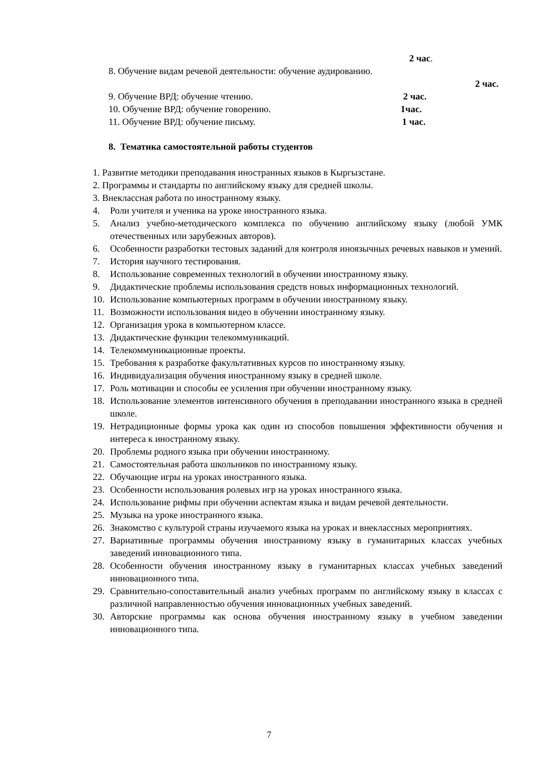2 час.
8. Обучение видам речевой деятельности: обучение аудированию.
2 час.
9. Обучение ВРД: обучение чтению. 2 час.
10. Обучение ВРД: обучение говорению. 1час.
11. Обучение ВРД: обучение письму. 1 час.
8. Тематика самостоятельной работы студентов
1. Развитие методики преподавания иностранных языков в Кыргызстане.
2. Программы и стандарты по английскому языку для средней школы.
3. Внеклассная работа по иностранному языку.
4. Роли учителя и ученика на уроке иностранного языка.
5. Анализ учебно-методического комплекса по обучению английскому языку (любой УМК отечественных или зарубежных авторов).
6. Особенности разработки тестовых заданий для контроля иноязычных речевых навыков и умений.
7. История научного тестирования.
8. Использование современных технологий в обучении иностранному языку.
9. Дидактические проблемы использования средств новых информационных технологий.
10. Использование компьютерных программ в обучении иностранному языку.
11. Возможности использования видео в обучении иностранному языку.
12. Организация урока в компьютерном классе.
13. Дидактические функции телекоммуникаций.
14. Телекоммуникационные проекты.
15. Требования к разработке факультативных курсов по иностранному языку.
16. Индивидуализация обучения иностранному языку в средней школе.
17. Роль мотивации и способы ее усиления при обучении иностранному языку.
18. Использование элементов интенсивного обучения в преподавании иностранного языка в средней школе.
19. Нетрадиционные формы урока как один из способов повышения эффективности обучения и интереса к иностранному языку.
20. Проблемы родного языка при обучении иностранному.
21. Самостоятельная работа школьников по иностранному языку.
22. Обучающие игры на уроках иностранного языка.
23. Особенности использования ролевых игр на уроках иностранного языка.
24. Использование рифмы при обучении аспектам языка и видам речевой деятельности.
25. Музыка на уроке иностранного языка.
26. Знакомство с культурой страны изучаемого языка на уроках и внеклассных мероприятиях.
27. Вариативные программы обучения иностранному языку в гуманитарных классах учебных заведений инновационного типа.
28. Особенности обучения иностранному языку в гуманитарных классах учебных заведений инновационного типа.
29. Сравнительно-сопоставительный анализ учебных программ по английскому языку в классах с различной направленностью обучения инновационных учебных заведений.
30. Авторские программы как основа обучения иностранному языку в учебном заведении инновационного типа.
7